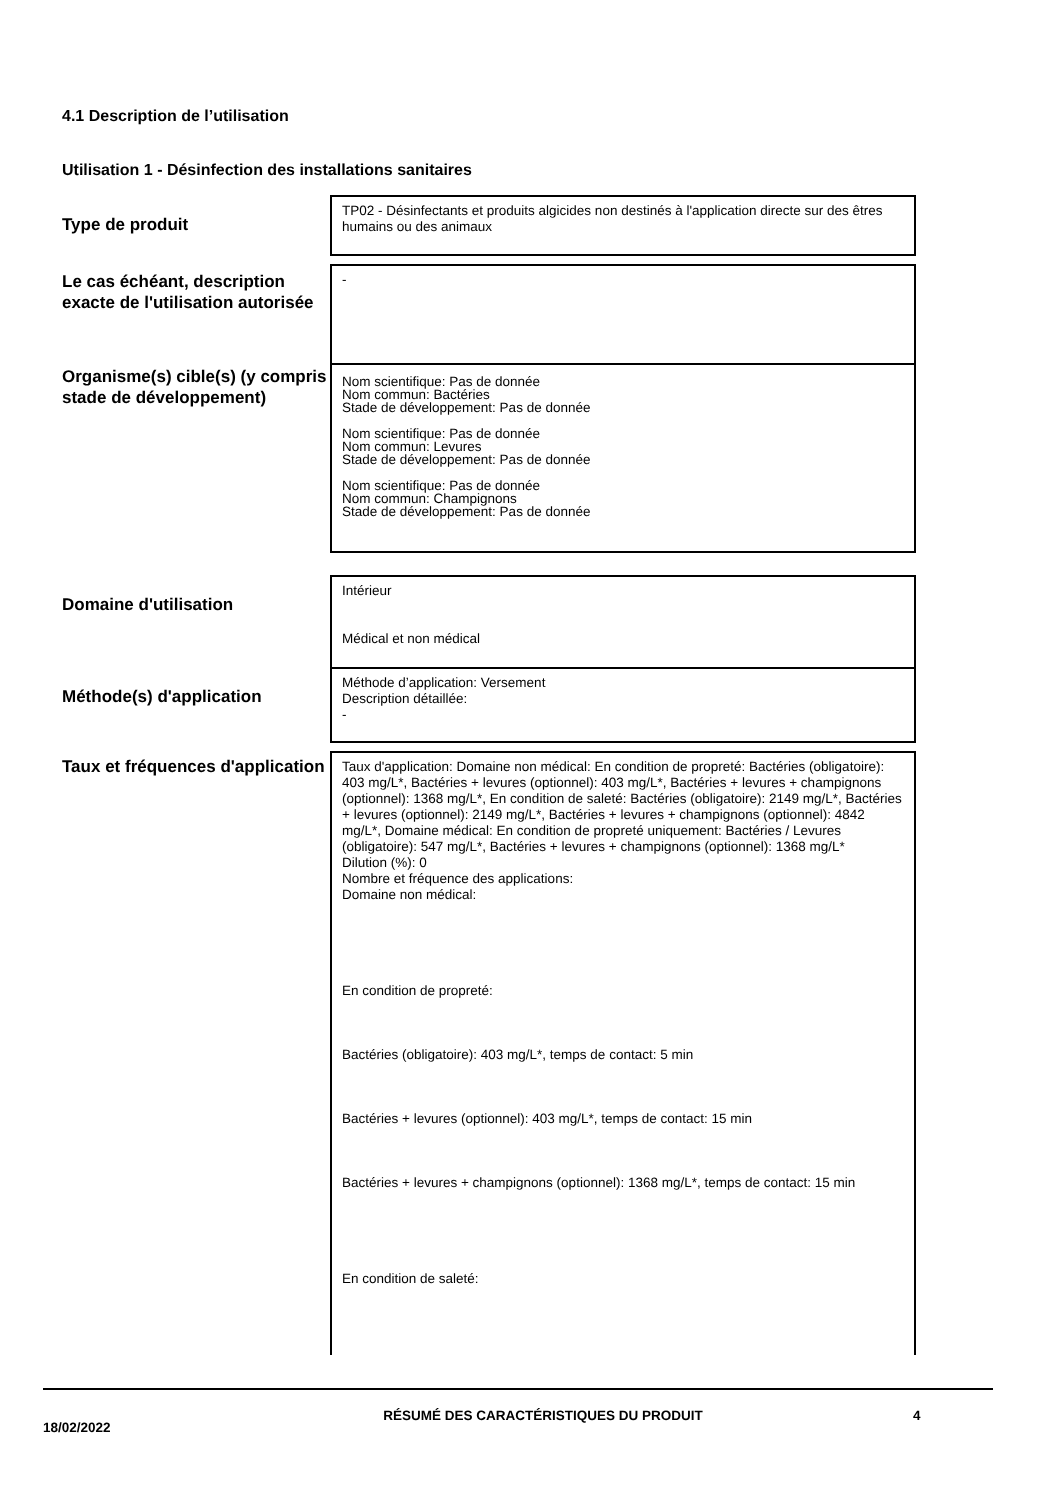4.1 Description de l’utilisation
Utilisation 1 - Désinfection des installations sanitaires
| Type de produit | TP02 - Désinfectants et produits algicides non destinés à l'application directe sur des êtres humains ou des animaux |
| Le cas échéant, description exacte de l'utilisation autorisée | - |
| Organisme(s) cible(s) (y compris stade de développement) | Nom scientifique: Pas de donnée Nom commun: Bactéries Stade de développement: Pas de donnée Nom scientifique: Pas de donnée Nom commun: Levures Stade de développement: Pas de donnée Nom scientifique: Pas de donnée Nom commun: Champignons Stade de développement: Pas de donnée |
| Domaine d'utilisation | Intérieur Médical et non médical |
| Méthode(s) d'application | Méthode d’application: Versement Description détaillée: - |
| Taux et fréquences d'application | Taux d'application: Domaine non médical: En condition de propreté: Bactéries (obligatoire): 403 mg/L*, Bactéries + levures (optionnel): 403 mg/L*, Bactéries + levures + champignons (optionnel): 1368 mg/L*, En condition de saleté: Bactéries (obligatoire): 2149 mg/L*, Bactéries + levures (optionnel): 2149 mg/L*, Bactéries + levures + champignons (optionnel): 4842 mg/L*, Domaine médical: En condition de propreté uniquement: Bactéries / Levures (obligatoire): 547 mg/L*, Bactéries + levures + champignons (optionnel): 1368 mg/L* Dilution (%): 0 Nombre et fréquence des applications: Domaine non médical: En condition de propreté: Bactéries (obligatoire): 403 mg/L*, temps de contact: 5 min Bactéries + levures (optionnel): 403 mg/L*, temps de contact: 15 min Bactéries + levures + champignons (optionnel): 1368 mg/L*, temps de contact: 15 min En condition de saleté: |
18/02/2022
RÉSUMÉ DES CARACTÉRISTIQUES DU PRODUIT 4